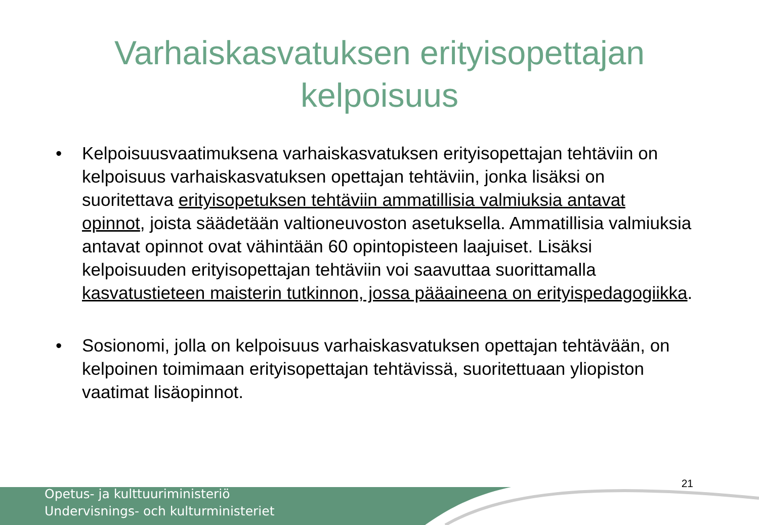Varhaiskasvatuksen erityisopettajan
kelpoisuus
• Kelpoisuusvaatimuksena varhaiskasvatuksen erityisopettajan tehtäviin on kelpoisuus varhaiskasvatuksen opettajan tehtäviin, jonka lisäksi on suoritettava erityisopetuksen tehtäviin ammatillisia valmiuksia antavat opinnot, joista säädetään valtioneuvoston asetuksella. Ammatillisia valmiuksia antavat opinnot ovat vähintään 60 opintopisteen laajuiset. Lisäksi kelpoisuuden erityisopettajan tehtäviin voi saavuttaa suorittamalla kasvatustieteen maisterin tutkinnon, jossa pääaineena on erityispedagogiikka.
• Sosionomi, jolla on kelpoisuus varhaiskasvatuksen opettajan tehtävään, on kelpoinen toimimaan erityisopettajan tehtävissä, suoritettuaan yliopiston vaatimat lisäopinnot.
Opetus- ja kulttuuriministeriö
Undervisnings- och kulturministeriet
21